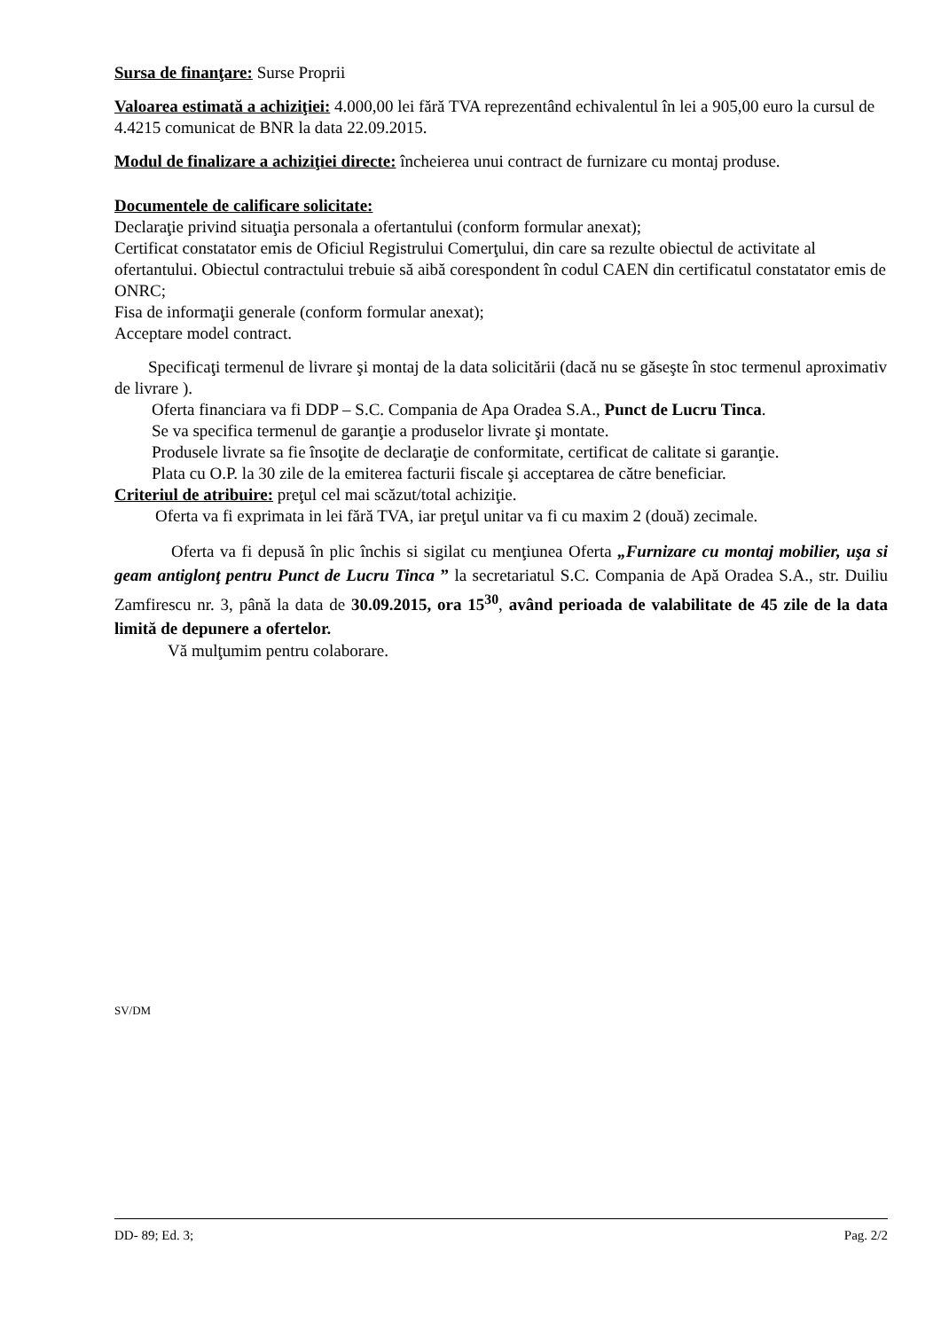Sursa de finanţare: Surse Proprii
Valoarea estimată a achiziţiei: 4.000,00 lei fără TVA reprezentând echivalentul în lei a 905,00 euro la cursul de 4.4215 comunicat de BNR la data 22.09.2015.
Modul de finalizare a achiziţiei directe: încheierea unui contract de furnizare cu montaj produse.
Documentele de calificare solicitate:
Declaraţie privind situaţia personala a ofertantului (conform formular anexat);
Certificat constatator emis de Oficiul Registrului Comerţului, din care sa rezulte obiectul de activitate al ofertantului. Obiectul contractului trebuie să aibă corespondent în codul CAEN din certificatul constatator emis de ONRC;
Fisa de informaţii generale (conform formular anexat);
Acceptare model contract.
Specificaţi termenul de livrare şi montaj de la data solicitării (dacă nu se găseşte în stoc termenul aproximativ de livrare ).
Oferta financiara va fi DDP – S.C. Compania de Apa Oradea S.A., Punct de Lucru Tinca.
Se va specifica termenul de garanţie a produselor livrate şi montate.
Produsele livrate sa fie însoţite de declaraţie de conformitate, certificat de calitate si garanţie.
Plata cu O.P. la 30 zile de la emiterea facturii fiscale şi acceptarea de către beneficiar.
Criteriul de atribuire: preţul cel mai scăzut/total achiziţie.
Oferta va fi exprimata in lei fără TVA, iar preţul unitar va fi cu maxim 2 (două) zecimale.
Oferta va fi depusă în plic închis si sigilat cu menţiunea Oferta „Furnizare cu montaj mobilier, uşa si geam antiglonţ pentru Punct de Lucru Tinca ” la secretariatul S.C. Compania de Apă Oradea S.A., str. Duiliu Zamfirescu nr. 3, până la data de 30.09.2015, ora 15<sup>30</sup>, având perioada de valabilitate de 45 zile de la data limită de depunere a ofertelor.
Vă mulţumim pentru colaborare.
SV/DM
DD- 89; Ed. 3; Pag. 2/2